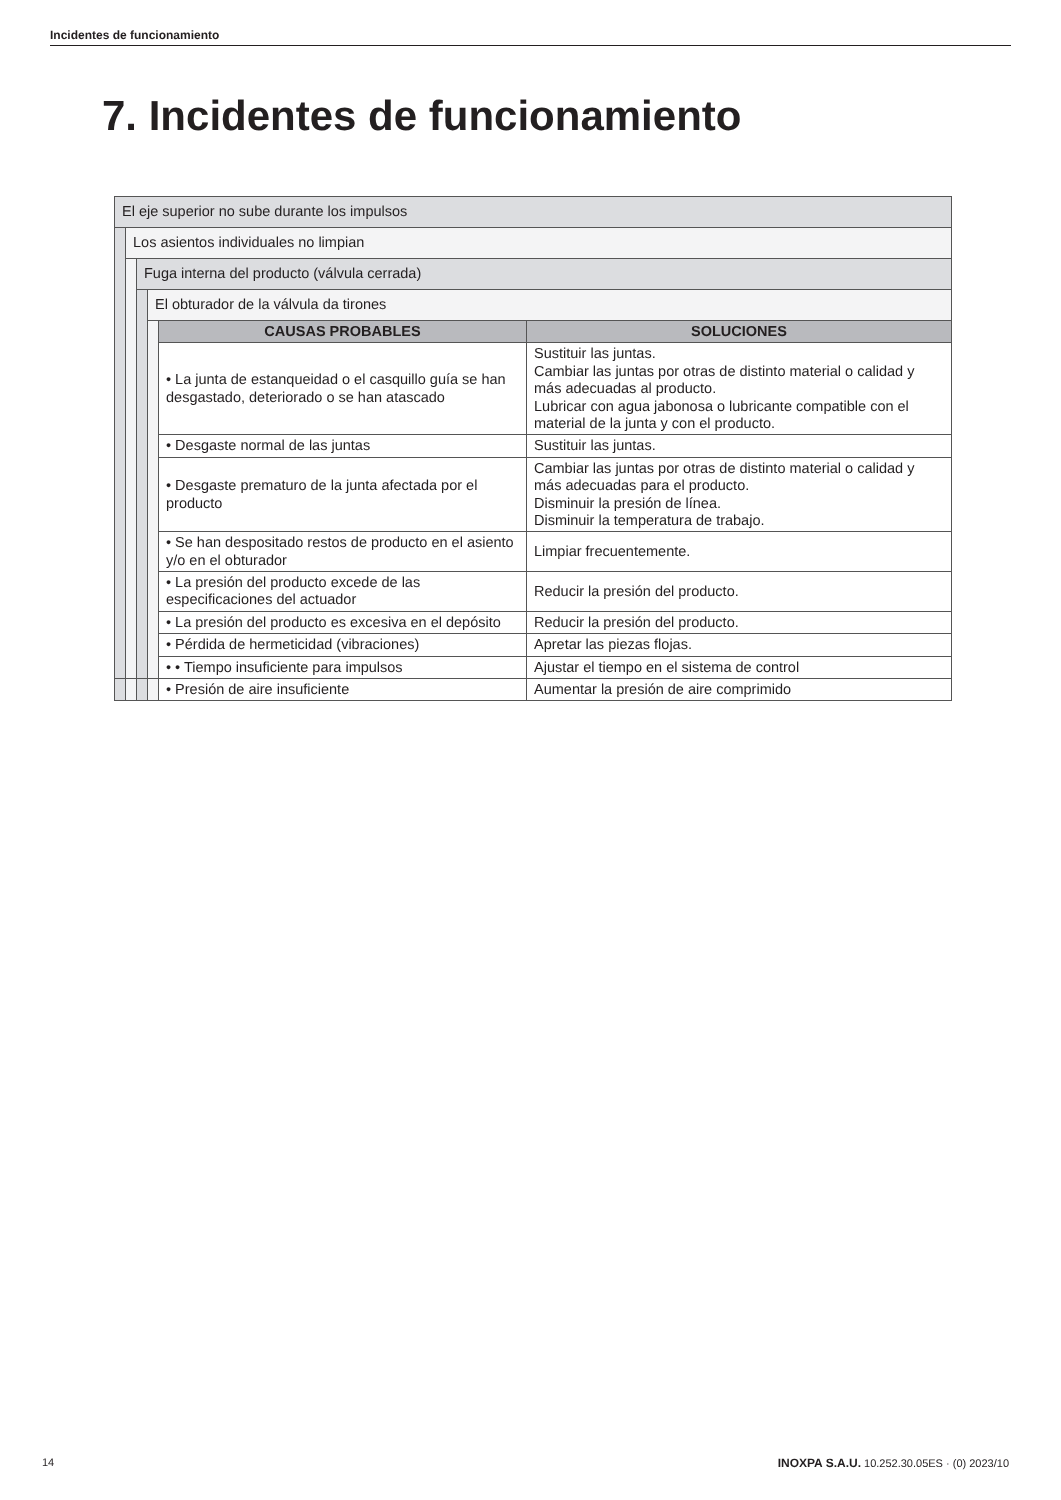Incidentes de funcionamiento
7. Incidentes de funcionamiento
| El eje superior no sube durante los impulsos | | | | | |
| | Los asientos individuales no limpian | | | | |
| | | Fuga interna del producto (válvula cerrada) | | | |
| | | | El obturador de la válvula da tirones | | |
| | | | | CAUSAS PROBABLES | SOLUCIONES |
| | | | | • La junta de estanqueidad o el casquillo guía se han desgastado, deteriorado o se han atascado | Sustituir las juntas. Cambiar las juntas por otras de distinto material o calidad y más adecuadas al producto. Lubricar con agua jabonosa o lubricante compatible con el material de la junta y con el producto. |
| | | | | • Desgaste normal de las juntas | Sustituir las juntas. |
| | | | | • Desgaste prematuro de la junta afectada por el producto | Cambiar las juntas por otras de distinto material o calidad y más adecuadas para el producto. Disminuir la presión de línea. Disminuir la temperatura de trabajo. |
| | | | | • Se han despositado restos de producto en el asiento y/o en el obturador | Limpiar frecuentemente. |
| | | | | • La presión del producto excede de las especificaciones del actuador | Reducir la presión del producto. |
| | | | | • La presión del producto es excesiva en el depósito | Reducir la presión del producto. |
| | | | | • Pérdida de hermeticidad (vibraciones) | Apretar las piezas flojas. |
| | | | | • • Tiempo insuficiente para impulsos | Ajustar el tiempo en el sistema de control |
| | | | | • Presión de aire insuficiente | Aumentar la presión de aire comprimido |
14
INOXPA S.A.U. 10.252.30.05ES · (0) 2023/10